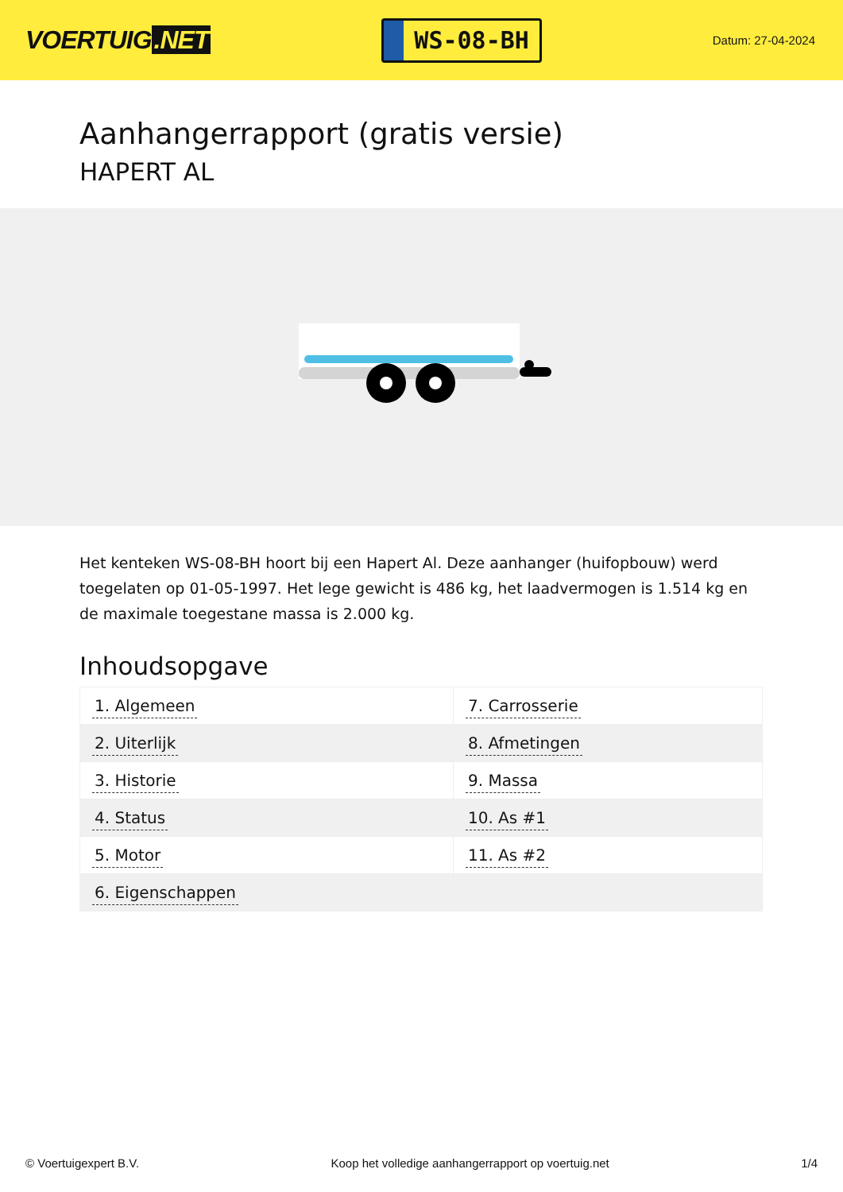VOERTUIG.NET
WS-08-BH
Datum: 27-04-2024
Aanhangerrapport (gratis versie)
HAPERT AL
Het kenteken WS-08-BH hoort bij een Hapert Al. Deze aanhanger (huifopbouw) werd toegelaten op 01-05-1997. Het lege gewicht is 486 kg, het laadvermogen is 1.514 kg en de maximale toegestane massa is 2.000 kg.
Inhoudsopgave
| 1. Algemeen | 7. Carrosserie |
| 2. Uiterlijk | 8. Afmetingen |
| 3. Historie | 9. Massa |
| 4. Status | 10. As #1 |
| 5. Motor | 11. As #2 |
| 6. Eigenschappen | |
© Voertuigexpert B.V. Koop het volledige aanhangerrapport op voertuig.net
1/4